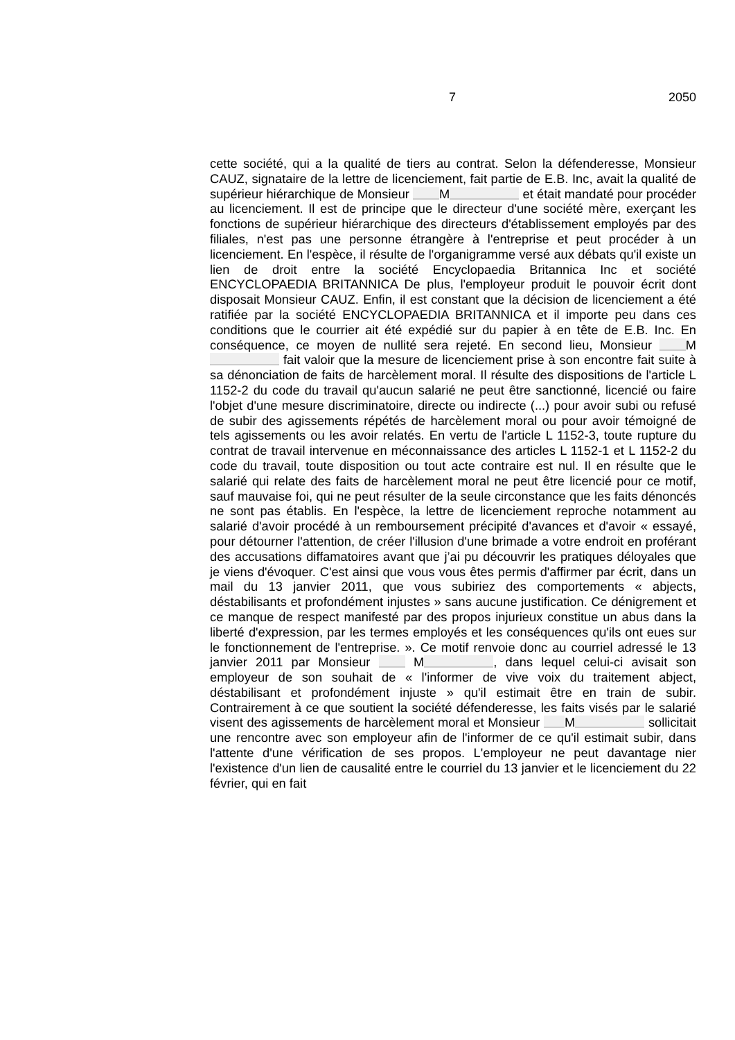7 2050
cette société, qui a la qualité de tiers au contrat. Selon la défenderesse, Monsieur CAUZ, signataire de la lettre de licenciement, fait partie de E.B. Inc, avait la qualité de supérieur hiérarchique de Monsieur M et était mandaté pour procéder au licenciement. Il est de principe que le directeur d'une société mère, exerçant les fonctions de supérieur hiérarchique des directeurs d'établissement employés par des filiales, n'est pas une personne étrangère à l'entreprise et peut procéder à un licenciement. En l'espèce, il résulte de l'organigramme versé aux débats qu'il existe un lien de droit entre la société Encyclopaedia Britannica Inc et société ENCYCLOPAEDIA BRITANNICA De plus, l'employeur produit le pouvoir écrit dont disposait Monsieur CAUZ. Enfin, il est constant que la décision de licenciement a été ratifiée par la société ENCYCLOPAEDIA BRITANNICA et il importe peu dans ces conditions que le courrier ait été expédié sur du papier à en tête de E.B. Inc. En conséquence, ce moyen de nullité sera rejeté. En second lieu, Monsieur M fait valoir que la mesure de licenciement prise à son encontre fait suite à sa dénonciation de faits de harcèlement moral. Il résulte des dispositions de l'article L 1152-2 du code du travail qu'aucun salarié ne peut être sanctionné, licencié ou faire l'objet d'une mesure discriminatoire, directe ou indirecte (...) pour avoir subi ou refusé de subir des agissements répétés de harcèlement moral ou pour avoir témoigné de tels agissements ou les avoir relatés. En vertu de l'article L 1152-3, toute rupture du contrat de travail intervenue en méconnaissance des articles L 1152-1 et L 1152-2 du code du travail, toute disposition ou tout acte contraire est nul. Il en résulte que le salarié qui relate des faits de harcèlement moral ne peut être licencié pour ce motif, sauf mauvaise foi, qui ne peut résulter de la seule circonstance que les faits dénoncés ne sont pas établis. En l'espèce, la lettre de licenciement reproche notamment au salarié d'avoir procédé à un remboursement précipité d'avances et d'avoir « essayé, pour détourner l'attention, de créer l'illusion d'une brimade a votre endroit en proférant des accusations diffamatoires avant que j’ai pu découvrir les pratiques déloyales que je viens d'évoquer. C'est ainsi que vous vous êtes permis d'affirmer par écrit, dans un mail du 13 janvier 2011, que vous subiriez des comportements « abjects, déstabilisants et profondément injustes » sans aucune justification. Ce dénigrement et ce manque de respect manifesté par des propos injurieux constitue un abus dans la liberté d'expression, par les termes employés et les conséquences qu'ils ont eues sur le fonctionnement de l'entreprise. ». Ce motif renvoie donc au courriel adressé le 13 janvier 2011 par Monsieur M , dans lequel celui-ci avisait son employeur de son souhait de « l'informer de vive voix du traitement abject, déstabilisant et profondément injuste » qu'il estimait être en train de subir. Contrairement à ce que soutient la société défenderesse, les faits visés par le salarié visent des agissements de harcèlement moral et Monsieur M sollicitait une rencontre avec son employeur afin de l'informer de ce qu'il estimait subir, dans l'attente d'une vérification de ses propos. L'employeur ne peut davantage nier l'existence d'un lien de causalité entre le courriel du 13 janvier et le licenciement du 22 février, qui en fait